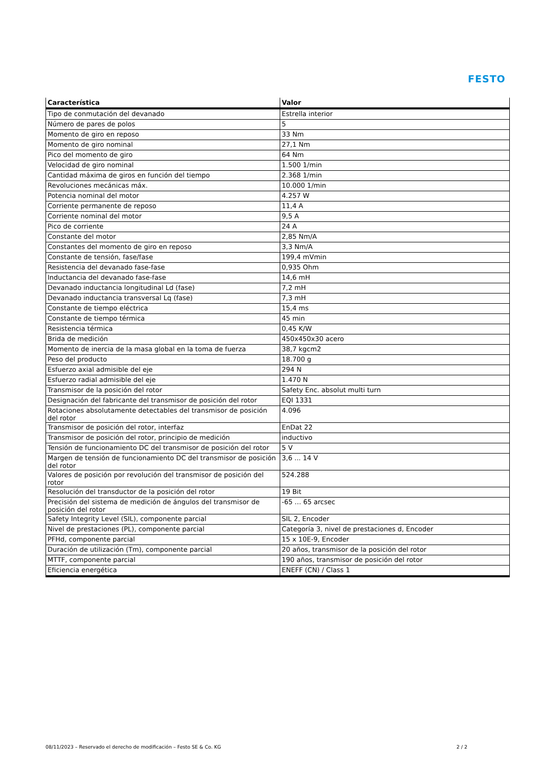FESTO
| Característica | Valor |
| --- | --- |
| Tipo de conmutación del devanado | Estrella interior |
| Número de pares de polos | 5 |
| Momento de giro en reposo | 33 Nm |
| Momento de giro nominal | 27,1 Nm |
| Pico del momento de giro | 64 Nm |
| Velocidad de giro nominal | 1.500 1/min |
| Cantidad máxima de giros en función del tiempo | 2.368 1/min |
| Revoluciones mecánicas máx. | 10.000 1/min |
| Potencia nominal del motor | 4.257 W |
| Corriente permanente de reposo | 11,4 A |
| Corriente nominal del motor | 9,5 A |
| Pico de corriente | 24 A |
| Constante del motor | 2,85 Nm/A |
| Constantes del momento de giro en reposo | 3,3 Nm/A |
| Constante de tensión, fase/fase | 199,4 mVmin |
| Resistencia del devanado fase-fase | 0,935 Ohm |
| Inductancia del devanado fase-fase | 14,6 mH |
| Devanado inductancia longitudinal Ld (fase) | 7,2 mH |
| Devanado inductancia transversal Lq (fase) | 7,3 mH |
| Constante de tiempo eléctrica | 15,4 ms |
| Constante de tiempo térmica | 45 min |
| Resistencia térmica | 0,45 K/W |
| Brida de medición | 450x450x30 acero |
| Momento de inercia de la masa global en la toma de fuerza | 38,7 kgcm2 |
| Peso del producto | 18.700 g |
| Esfuerzo axial admisible del eje | 294 N |
| Esfuerzo radial admisible del eje | 1.470 N |
| Transmisor de la posición del rotor | Safety Enc. absolut multi turn |
| Designación del fabricante del transmisor de posición del rotor | EQI 1331 |
| Rotaciones absolutamente detectables del transmisor de posición del rotor | 4.096 |
| Transmisor de posición del rotor, interfaz | EnDat 22 |
| Transmisor de posición del rotor, principio de medición | inductivo |
| Tensión de funcionamiento DC del transmisor de posición del rotor | 5 V |
| Margen de tensión de funcionamiento DC del transmisor de posición del rotor | 3,6 ... 14 V |
| Valores de posición por revolución del transmisor de posición del rotor | 524.288 |
| Resolución del transductor de la posición del rotor | 19 Bit |
| Precisión del sistema de medición de ángulos del transmisor de posición del rotor | -65 ... 65 arcsec |
| Safety Integrity Level (SIL), componente parcial | SIL 2, Encoder |
| Nivel de prestaciones (PL), componente parcial | Categoría 3, nivel de prestaciones d, Encoder |
| PFHd, componente parcial | 15 x 10E-9, Encoder |
| Duración de utilización (Tm), componente parcial | 20 años, transmisor de la posición del rotor |
| MTTF, componente parcial | 190 años, transmisor de posición del rotor |
| Eficiencia energética | ENEFF (CN) / Class 1 |
08/11/2023 – Reservado el derecho de modificación – Festo SE & Co. KG 2 / 2